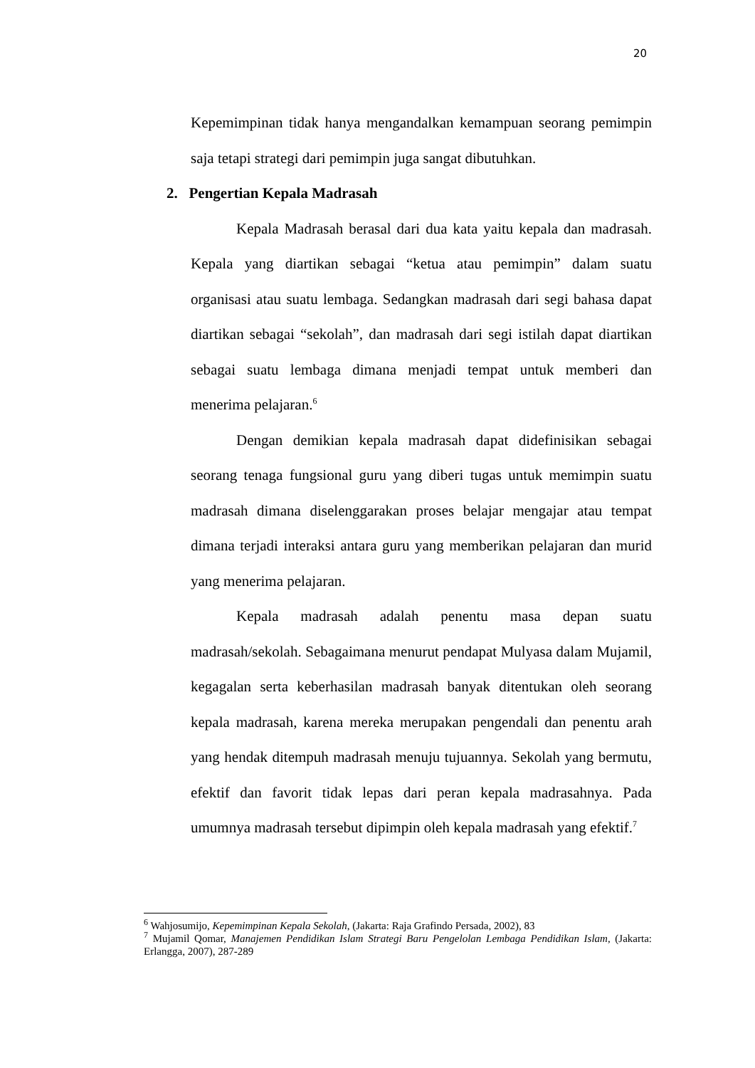20
Kepemimpinan tidak hanya mengandalkan kemampuan seorang pemimpin saja tetapi strategi dari pemimpin juga sangat dibutuhkan.
2. Pengertian Kepala Madrasah
Kepala Madrasah berasal dari dua kata yaitu kepala dan madrasah. Kepala yang diartikan sebagai “ketua atau pemimpin” dalam suatu organisasi atau suatu lembaga. Sedangkan madrasah dari segi bahasa dapat diartikan sebagai “sekolah”, dan madrasah dari segi istilah dapat diartikan sebagai suatu lembaga dimana menjadi tempat untuk memberi dan menerima pelajaran.<sup>6</sup>
Dengan demikian kepala madrasah dapat didefinisikan sebagai seorang tenaga fungsional guru yang diberi tugas untuk memimpin suatu madrasah dimana diselenggarakan proses belajar mengajar atau tempat dimana terjadi interaksi antara guru yang memberikan pelajaran dan murid yang menerima pelajaran.
Kepala madrasah adalah penentu masa depan suatu madrasah/sekolah. Sebagaimana menurut pendapat Mulyasa dalam Mujamil, kegagalan serta keberhasilan madrasah banyak ditentukan oleh seorang kepala madrasah, karena mereka merupakan pengendali dan penentu arah yang hendak ditempuh madrasah menuju tujuannya. Sekolah yang bermutu, efektif dan favorit tidak lepas dari peran kepala madrasahnya. Pada umumnya madrasah tersebut dipimpin oleh kepala madrasah yang efektif.<sup>7</sup>
<sup>6</sup> Wahjosumijo, Kepemimpinan Kepala Sekolah, (Jakarta: Raja Grafindo Persada, 2002), 83
<sup>7</sup> Mujamil Qomar, Manajemen Pendidikan Islam Strategi Baru Pengelolan Lembaga Pendidikan Islam, (Jakarta: Erlangga, 2007), 287-289